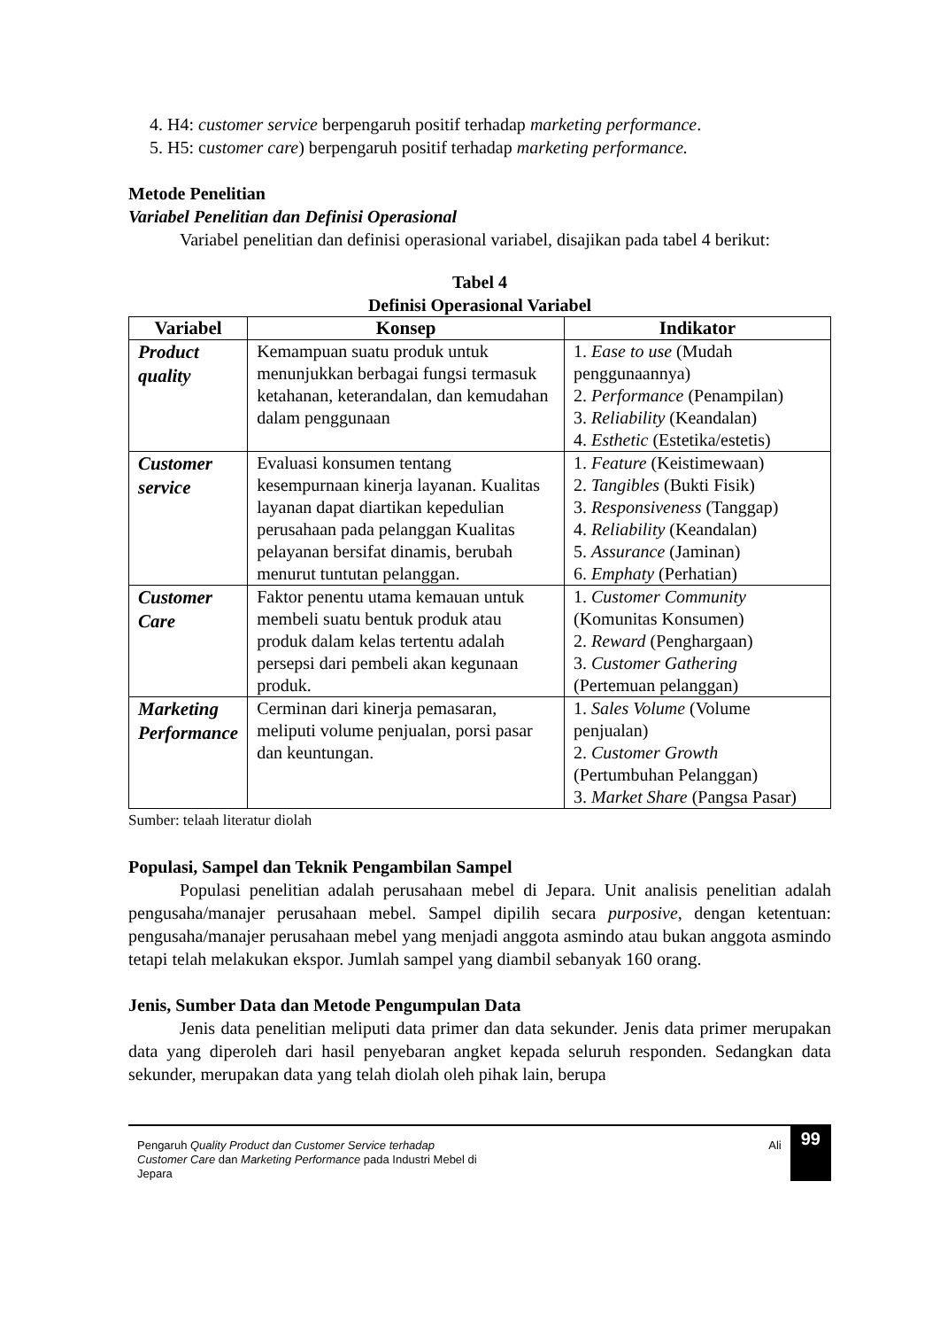4. H4: customer service berpengaruh positif terhadap marketing performance.
5. H5: customer care) berpengaruh positif terhadap marketing performance.
Metode Penelitian
Variabel Penelitian dan Definisi Operasional
Variabel penelitian dan definisi operasional variabel, disajikan pada tabel 4 berikut:
Tabel 4
Definisi Operasional Variabel
| Variabel | Konsep | Indikator |
| --- | --- | --- |
| Product quality | Kemampuan suatu produk untuk menunjukkan berbagai fungsi termasuk ketahanan, keterandalan, dan kemudahan dalam penggunaan | 1. Ease to use (Mudah penggunaannya) 2. Performance (Penampilan) 3. Reliability (Keandalan) 4. Esthetic (Estetika/estetis) |
| Customer service | Evaluasi konsumen tentang kesempurnaan kinerja layanan. Kualitas layanan dapat diartikan kepedulian perusahaan pada pelanggan Kualitas pelayanan bersifat dinamis, berubah menurut tuntutan pelanggan. | 1. Feature (Keistimewaan) 2. Tangibles (Bukti Fisik) 3. Responsiveness (Tanggap) 4. Reliability (Keandalan) 5. Assurance (Jaminan) 6. Emphaty (Perhatian) |
| Customer Care | Faktor penentu utama kemauan untuk membeli suatu bentuk produk atau produk dalam kelas tertentu adalah persepsi dari pembeli akan kegunaan produk. | 1. Customer Community (Komunitas Konsumen) 2. Reward (Penghargaan) 3. Customer Gathering (Pertemuan pelanggan) |
| Marketing Performance | Cerminan dari kinerja pemasaran, meliputi volume penjualan, porsi pasar dan keuntungan. | 1. Sales Volume (Volume penjualan) 2. Customer Growth (Pertumbuhan Pelanggan) 3. Market Share (Pangsa Pasar) |
Sumber: telaah literatur diolah
Populasi, Sampel dan Teknik Pengambilan Sampel
Populasi penelitian adalah perusahaan mebel di Jepara. Unit analisis penelitian adalah pengusaha/manajer perusahaan mebel. Sampel dipilih secara purposive, dengan ketentuan: pengusaha/manajer perusahaan mebel yang menjadi anggota asmindo atau bukan anggota asmindo tetapi telah melakukan ekspor. Jumlah sampel yang diambil sebanyak 160 orang.
Jenis, Sumber Data dan Metode Pengumpulan Data
Jenis data penelitian meliputi data primer dan data sekunder. Jenis data primer merupakan data yang diperoleh dari hasil penyebaran angket kepada seluruh responden. Sedangkan data sekunder, merupakan data yang telah diolah oleh pihak lain, berupa
Pengaruh Quality Product dan Customer Service terhadap Customer Care dan Marketing Performance pada Industri Mebel di Jepara
Ali 99